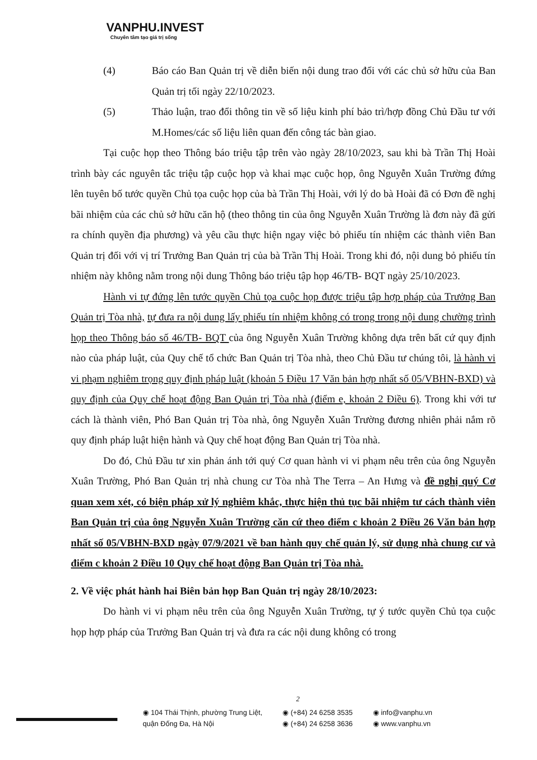VANPHU.INVEST
Chuyên tâm tạo giá trị sống
(4) Báo cáo Ban Quản trị về diễn biến nội dung trao đổi với các chủ sở hữu của Ban Quản trị tối ngày 22/10/2023.
(5) Thảo luận, trao đổi thông tin về số liệu kinh phí bảo trì/hợp đồng Chủ Đầu tư với M.Homes/các số liệu liên quan đến công tác bàn giao.
Tại cuộc họp theo Thông báo triệu tập trên vào ngày 28/10/2023, sau khi bà Trần Thị Hoài trình bày các nguyên tắc triệu tập cuộc họp và khai mạc cuộc họp, ông Nguyễn Xuân Trường đứng lên tuyên bố tước quyền Chủ tọa cuộc họp của bà Trần Thị Hoài, với lý do bà Hoài đã có Đơn đề nghị bãi nhiệm của các chủ sở hữu căn hộ (theo thông tin của ông Nguyễn Xuân Trường là đơn này đã gửi ra chính quyền địa phương) và yêu cầu thực hiện ngay việc bỏ phiếu tín nhiệm các thành viên Ban Quản trị đối với vị trí Trưởng Ban Quản trị của bà Trần Thị Hoài. Trong khi đó, nội dung bỏ phiếu tín nhiệm này không nằm trong nội dung Thông báo triệu tập họp 46/TB- BQT ngày 25/10/2023.
Hành vi tự đứng lên tước quyền Chủ tọa cuộc họp được triệu tập hợp pháp của Trưởng Ban Quản trị Tòa nhà, tự đưa ra nội dung lấy phiếu tín nhiệm không có trong trong nội dung chường trình họp theo Thông báo số 46/TB- BQT của ông Nguyễn Xuân Trường không dựa trên bất cứ quy định nào của pháp luật, của Quy chế tổ chức Ban Quản trị Tòa nhà, theo Chủ Đầu tư chúng tôi, là hành vi vi phạm nghiêm trọng quy định pháp luật (khoản 5 Điều 17 Văn bản hợp nhất số 05/VBHN-BXD) và quy định của Quy chế hoạt động Ban Quản trị Tòa nhà (điểm e, khoản 2 Điều 6). Trong khi với tư cách là thành viên, Phó Ban Quản trị Tòa nhà, ông Nguyễn Xuân Trường đương nhiên phải nắm rõ quy định pháp luật hiện hành và Quy chế hoạt động Ban Quản trị Tòa nhà.
Do đó, Chủ Đầu tư xin phản ánh tới quý Cơ quan hành vi vi phạm nêu trên của ông Nguyễn Xuân Trường, Phó Ban Quản trị nhà chung cư Tòa nhà The Terra – An Hưng và đề nghị quý Cơ quan xem xét, có biện pháp xử lý nghiêm khắc, thực hiện thủ tục bãi nhiệm tư cách thành viên Ban Quản trị của ông Nguyễn Xuân Trường căn cứ theo điểm c khoản 2 Điều 26 Văn bản hợp nhất số 05/VBHN-BXD ngày 07/9/2021 về ban hành quy chế quản lý, sử dụng nhà chung cư và điểm c khoản 2 Điều 10 Quy chế hoạt động Ban Quản trị Tòa nhà.
2. Về việc phát hành hai Biên bản họp Ban Quản trị ngày 28/10/2023:
Do hành vi vi phạm nêu trên của ông Nguyễn Xuân Trường, tự ý tước quyền Chủ tọa cuộc họp hợp pháp của Trưởng Ban Quản trị và đưa ra các nội dung không có trong
2
◉ 104 Thái Thịnh, phường Trung Liệt,
quận Đống Đa, Hà Nội
◉ (+84) 24 6258 3535
◉ (+84) 24 6258 3636
◉ info@vanphu.vn
◉ www.vanphu.vn